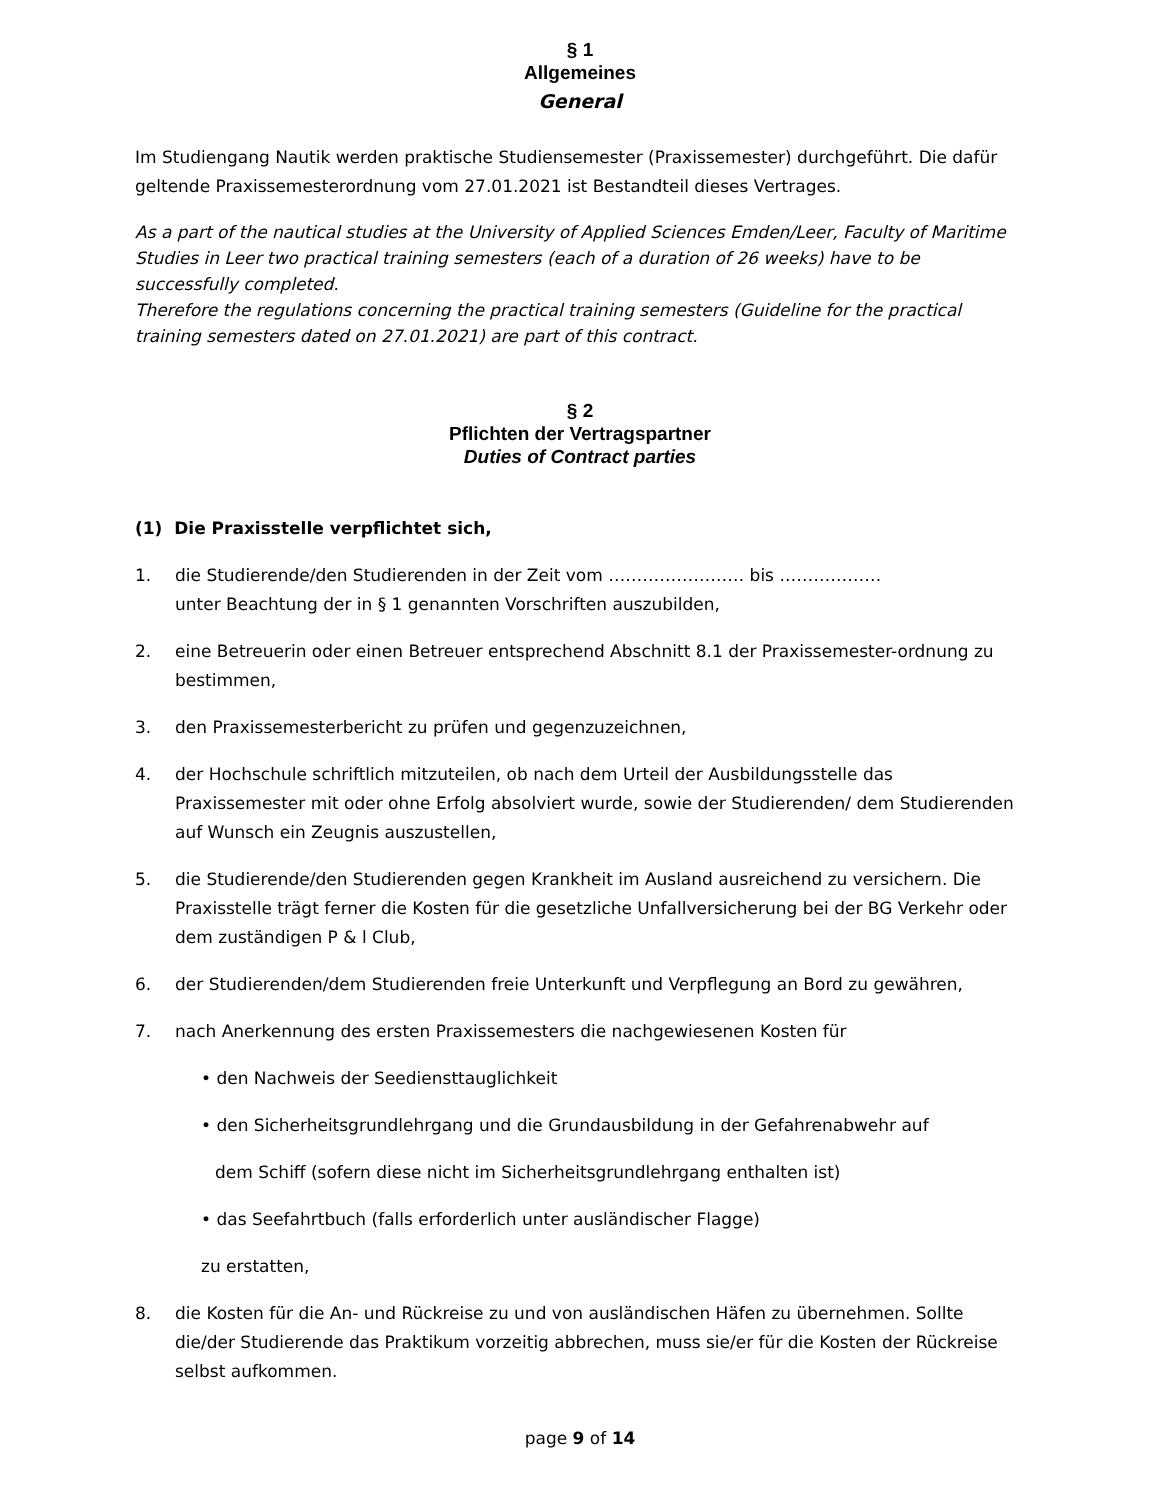§ 1
Allgemeines
General
Im Studiengang Nautik werden praktische Studiensemester (Praxissemester) durchgeführt. Die dafür geltende Praxissemesterordnung vom 27.01.2021 ist Bestandteil dieses Vertrages.
As a part of the nautical studies at the University of Applied Sciences Emden/Leer, Faculty of Maritime Studies in Leer two practical training semesters (each of a duration of 26 weeks) have to be successfully completed.
Therefore the regulations concerning the practical training semesters (Guideline for the practical training semesters dated on 27.01.2021) are part of this contract.
§ 2
Pflichten der Vertragspartner
Duties of Contract parties
(1) Die Praxisstelle verpflichtet sich,
1. die Studierende/den Studierenden in der Zeit vom …………………… bis ………………
unter Beachtung der in § 1 genannten Vorschriften auszubilden,
2. eine Betreuerin oder einen Betreuer entsprechend Abschnitt 8.1 der Praxissemester-ordnung zu bestimmen,
3. den Praxissemesterbericht zu prüfen und gegenzuzeichnen,
4. der Hochschule schriftlich mitzuteilen, ob nach dem Urteil der Ausbildungsstelle das Praxissemester mit oder ohne Erfolg absolviert wurde, sowie der Studierenden/ dem Studierenden auf Wunsch ein Zeugnis auszustellen,
5. die Studierende/den Studierenden gegen Krankheit im Ausland ausreichend zu versichern. Die Praxisstelle trägt ferner die Kosten für die gesetzliche Unfallversicherung bei der BG Verkehr oder dem zuständigen P & l Club,
6. der Studierenden/dem Studierenden freie Unterkunft und Verpflegung an Bord zu gewähren,
7. nach Anerkennung des ersten Praxissemesters die nachgewiesenen Kosten für
• den Nachweis der Seediensttauglichkeit
• den Sicherheitsgrundlehrgang und die Grundausbildung in der Gefahrenabwehr auf
dem Schiff (sofern diese nicht im Sicherheitsgrundlehrgang enthalten ist)
• das Seefahrtbuch (falls erforderlich unter ausländischer Flagge)
zu erstatten,
8. die Kosten für die An- und Rückreise zu und von ausländischen Häfen zu übernehmen. Sollte die/der Studierende das Praktikum vorzeitig abbrechen, muss sie/er für die Kosten der Rückreise selbst aufkommen.
page 9 of 14